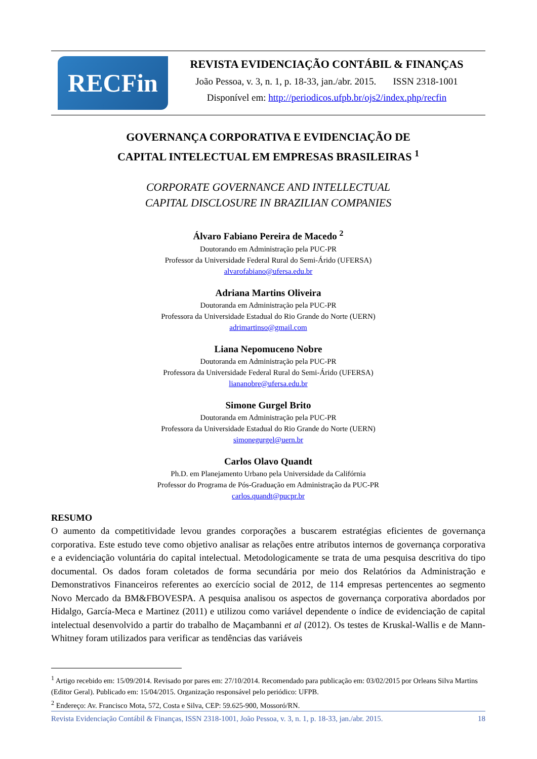RECFin
REVISTA EVIDENCIAÇÃO CONTÁBIL & FINANÇAS
João Pessoa, v. 3, n. 1, p. 18-33, jan./abr. 2015. ISSN 2318-1001
Disponível em: http://periodicos.ufpb.br/ojs2/index.php/recfin
GOVERNANÇA CORPORATIVA E EVIDENCIAÇÃO DE
CAPITAL INTELECTUAL EM EMPRESAS BRASILEIRAS <sup>1</sup>
CORPORATE GOVERNANCE AND INTELLECTUAL
CAPITAL DISCLOSURE IN BRAZILIAN COMPANIES
Álvaro Fabiano Pereira de Macedo <sup>2</sup>
Doutorando em Administração pela PUC-PR
Professor da Universidade Federal Rural do Semi-Árido (UFERSA)
alvarofabiano@ufersa.edu.br
Adriana Martins Oliveira
Doutoranda em Administração pela PUC-PR
Professora da Universidade Estadual do Rio Grande do Norte (UERN)
adrimartinso@gmail.com
Liana Nepomuceno Nobre
Doutoranda em Administração pela PUC-PR
Professora da Universidade Federal Rural do Semi-Árido (UFERSA)
liananobre@ufersa.edu.br
Simone Gurgel Brito
Doutoranda em Administração pela PUC-PR
Professora da Universidade Estadual do Rio Grande do Norte (UERN)
simonegurgel@uern.br
Carlos Olavo Quandt
Ph.D. em Planejamento Urbano pela Universidade da Califórnia
Professor do Programa de Pós-Graduação em Administração da PUC-PR
carlos.quandt@pucpr.br
RESUMO
O aumento da competitividade levou grandes corporações a buscarem estratégias eficientes de governança corporativa. Este estudo teve como objetivo analisar as relações entre atributos internos de governança corporativa e a evidenciação voluntária do capital intelectual. Metodologicamente se trata de uma pesquisa descritiva do tipo documental. Os dados foram coletados de forma secundária por meio dos Relatórios da Administração e Demonstrativos Financeiros referentes ao exercício social de 2012, de 114 empresas pertencentes ao segmento Novo Mercado da BM&FBOVESPA. A pesquisa analisou os aspectos de governança corporativa abordados por Hidalgo, García-Meca e Martinez (2011) e utilizou como variável dependente o índice de evidenciação de capital intelectual desenvolvido a partir do trabalho de Maçambanni et al (2012). Os testes de Kruskal-Wallis e de Mann-Whitney foram utilizados para verificar as tendências das variáveis
<sup>1</sup> Artigo recebido em: 15/09/2014. Revisado por pares em: 27/10/2014. Recomendado para publicação em: 03/02/2015 por Orleans Silva Martins (Editor Geral). Publicado em: 15/04/2015. Organização responsável pelo periódico: UFPB.
<sup>2</sup> Endereço: Av. Francisco Mota, 572, Costa e Silva, CEP: 59.625-900, Mossoró/RN.
Revista Evidenciação Contábil & Finanças, ISSN 2318-1001, João Pessoa, v. 3, n. 1, p. 18-33, jan./abr. 2015. 18